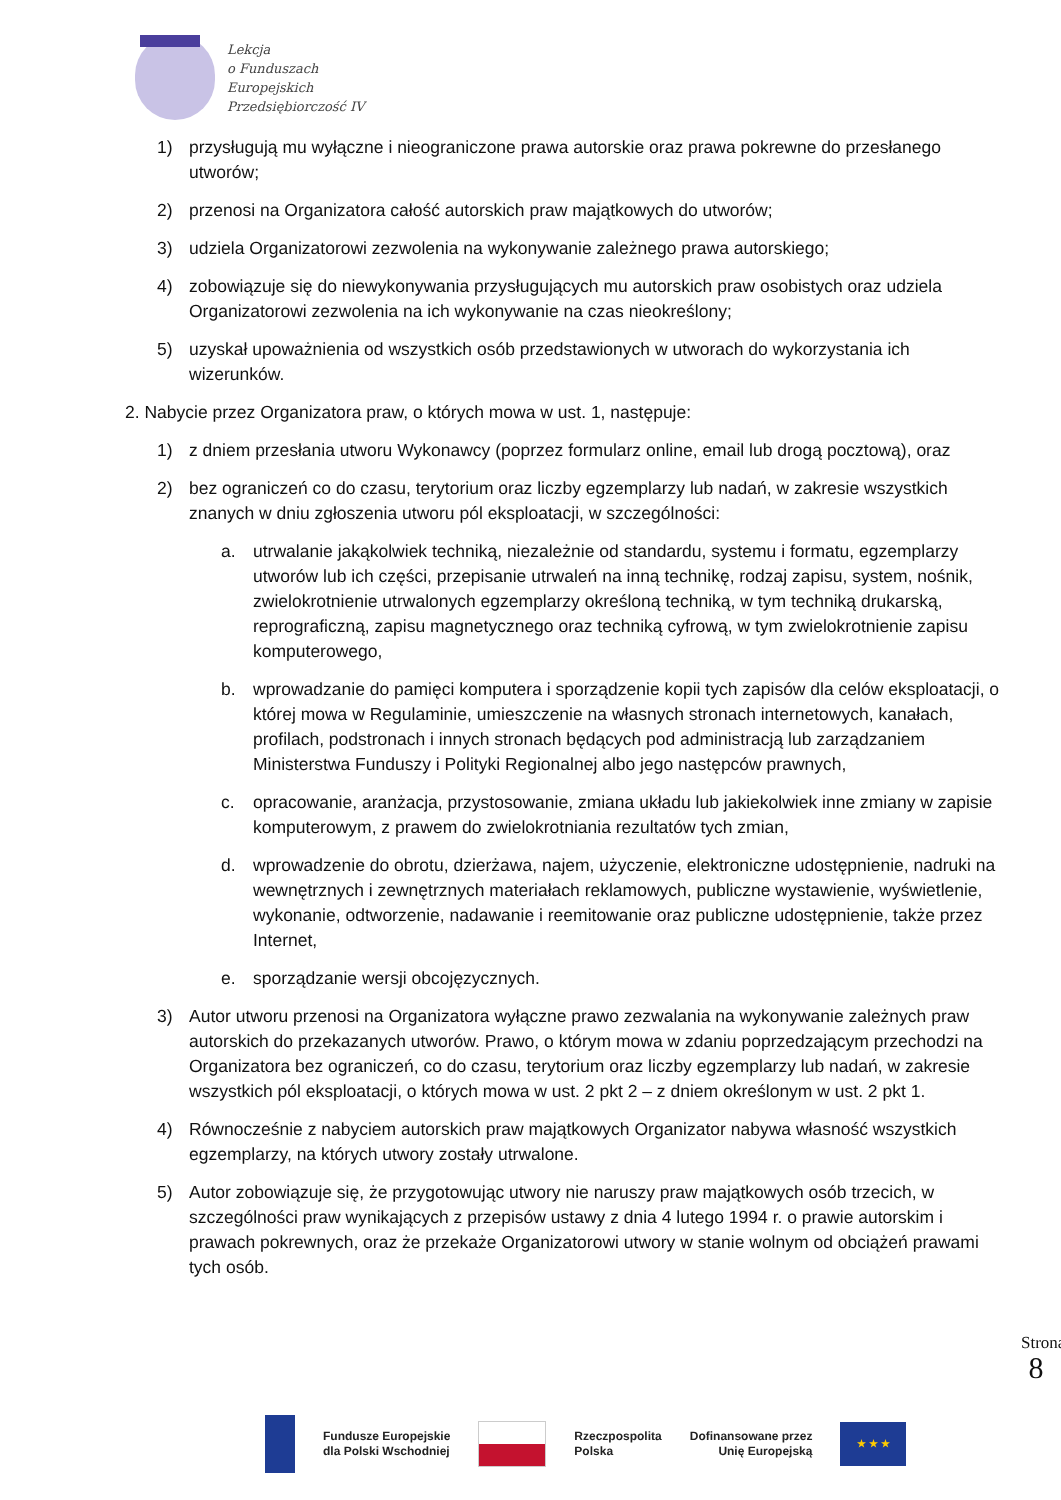Lekcja
o Funduszach
Europejskich
Przedsiębiorczość IV
1) przysługują mu wyłączne i nieograniczone prawa autorskie oraz prawa pokrewne do przesłanego utworów;
2) przenosi na Organizatora całość autorskich praw majątkowych do utworów;
3) udziela Organizatorowi zezwolenia na wykonywanie zależnego prawa autorskiego;
4) zobowiązuje się do niewykonywania przysługujących mu autorskich praw osobistych oraz udziela Organizatorowi zezwolenia na ich wykonywanie na czas nieokreślony;
5) uzyskał upoważnienia od wszystkich osób przedstawionych w utworach do wykorzystania ich wizerunków.
2. Nabycie przez Organizatora praw, o których mowa w ust. 1, następuje:
1) z dniem przesłania utworu Wykonawcy (poprzez formularz online, email lub drogą pocztową), oraz
2) bez ograniczeń co do czasu, terytorium oraz liczby egzemplarzy lub nadań, w zakresie wszystkich znanych w dniu zgłoszenia utworu pól eksploatacji, w szczególności:
a. utrwalanie jakąkolwiek techniką, niezależnie od standardu, systemu i formatu, egzemplarzy utworów lub ich części, przepisanie utrwaleń na inną technikę, rodzaj zapisu, system, nośnik, zwielokrotnienie utrwalonych egzemplarzy określoną techniką, w tym techniką drukarską, reprograficzną, zapisu magnetycznego oraz techniką cyfrową, w tym zwielokrotnienie zapisu komputerowego,
b. wprowadzanie do pamięci komputera i sporządzenie kopii tych zapisów dla celów eksploatacji, o której mowa w Regulaminie, umieszczenie na własnych stronach internetowych, kanałach, profilach, podstronach i innych stronach będących pod administracją lub zarządzaniem Ministerstwa Funduszy i Polityki Regionalnej albo jego następców prawnych,
c. opracowanie, aranżacja, przystosowanie, zmiana układu lub jakiekolwiek inne zmiany w zapisie komputerowym, z prawem do zwielokrotniania rezultatów tych zmian,
d. wprowadzenie do obrotu, dzierżawa, najem, użyczenie, elektroniczne udostępnienie, nadruki na wewnętrznych i zewnętrznych materiałach reklamowych, publiczne wystawienie, wyświetlenie, wykonanie, odtworzenie, nadawanie i reemitowanie oraz publiczne udostępnienie, także przez Internet,
e. sporządzanie wersji obcojęzycznych.
3) Autor utworu przenosi na Organizatora wyłączne prawo zezwalania na wykonywanie zależnych praw autorskich do przekazanych utworów. Prawo, o którym mowa w zdaniu poprzedzającym przechodzi na Organizatora bez ograniczeń, co do czasu, terytorium oraz liczby egzemplarzy lub nadań, w zakresie wszystkich pól eksploatacji, o których mowa w ust. 2 pkt 2 – z dniem określonym w ust. 2 pkt 1.
4) Równocześnie z nabyciem autorskich praw majątkowych Organizator nabywa własność wszystkich egzemplarzy, na których utwory zostały utrwalone.
5) Autor zobowiązuje się, że przygotowując utwory nie naruszy praw majątkowych osób trzecich, w szczególności praw wynikających z przepisów ustawy z dnia 4 lutego 1994 r. o prawie autorskim i prawach pokrewnych, oraz że przekaże Organizatorowi utwory w stanie wolnym od obciążeń prawami tych osób.
Strona 8
Fundusze Europejskie
dla Polski Wschodniej
Rzeczpospolita
Polska
Dofinansowane przez
Unię Europejską
★ ★ ★